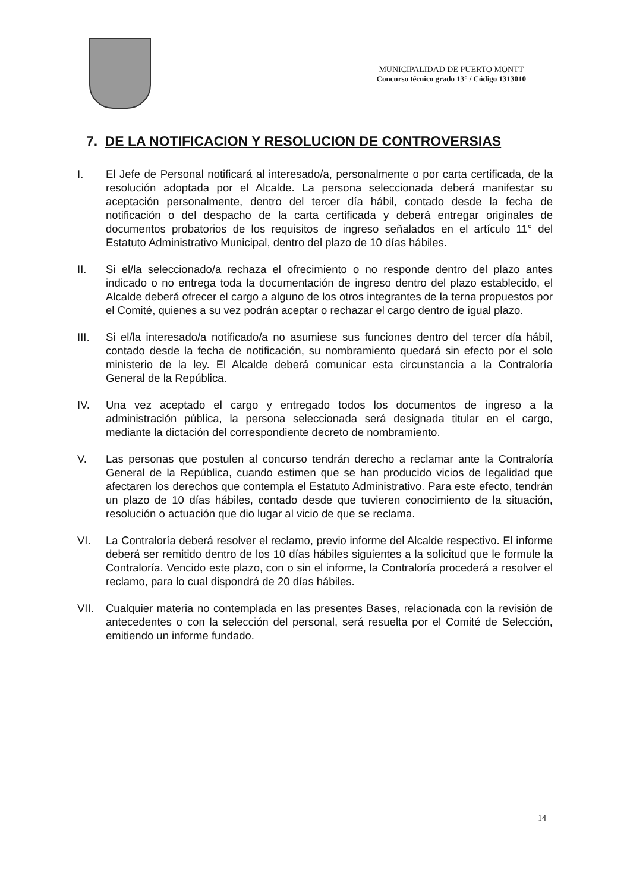MUNICIPALIDAD DE PUERTO MONTT
Concurso técnico grado 13° / Código 1313010
7. DE LA NOTIFICACION Y RESOLUCION DE CONTROVERSIAS
I. El Jefe de Personal notificará al interesado/a, personalmente o por carta certificada, de la resolución adoptada por el Alcalde. La persona seleccionada deberá manifestar su aceptación personalmente, dentro del tercer día hábil, contado desde la fecha de notificación o del despacho de la carta certificada y deberá entregar originales de documentos probatorios de los requisitos de ingreso señalados en el artículo 11° del Estatuto Administrativo Municipal, dentro del plazo de 10 días hábiles.
II. Si el/la seleccionado/a rechaza el ofrecimiento o no responde dentro del plazo antes indicado o no entrega toda la documentación de ingreso dentro del plazo establecido, el Alcalde deberá ofrecer el cargo a alguno de los otros integrantes de la terna propuestos por el Comité, quienes a su vez podrán aceptar o rechazar el cargo dentro de igual plazo.
III. Si el/la interesado/a notificado/a no asumiese sus funciones dentro del tercer día hábil, contado desde la fecha de notificación, su nombramiento quedará sin efecto por el solo ministerio de la ley. El Alcalde deberá comunicar esta circunstancia a la Contraloría General de la República.
IV. Una vez aceptado el cargo y entregado todos los documentos de ingreso a la administración pública, la persona seleccionada será designada titular en el cargo, mediante la dictación del correspondiente decreto de nombramiento.
V. Las personas que postulen al concurso tendrán derecho a reclamar ante la Contraloría General de la República, cuando estimen que se han producido vicios de legalidad que afectaren los derechos que contempla el Estatuto Administrativo. Para este efecto, tendrán un plazo de 10 días hábiles, contado desde que tuvieren conocimiento de la situación, resolución o actuación que dio lugar al vicio de que se reclama.
VI. La Contraloría deberá resolver el reclamo, previo informe del Alcalde respectivo. El informe deberá ser remitido dentro de los 10 días hábiles siguientes a la solicitud que le formule la Contraloría. Vencido este plazo, con o sin el informe, la Contraloría procederá a resolver el reclamo, para lo cual dispondrá de 20 días hábiles.
VII. Cualquier materia no contemplada en las presentes Bases, relacionada con la revisión de antecedentes o con la selección del personal, será resuelta por el Comité de Selección, emitiendo un informe fundado.
14